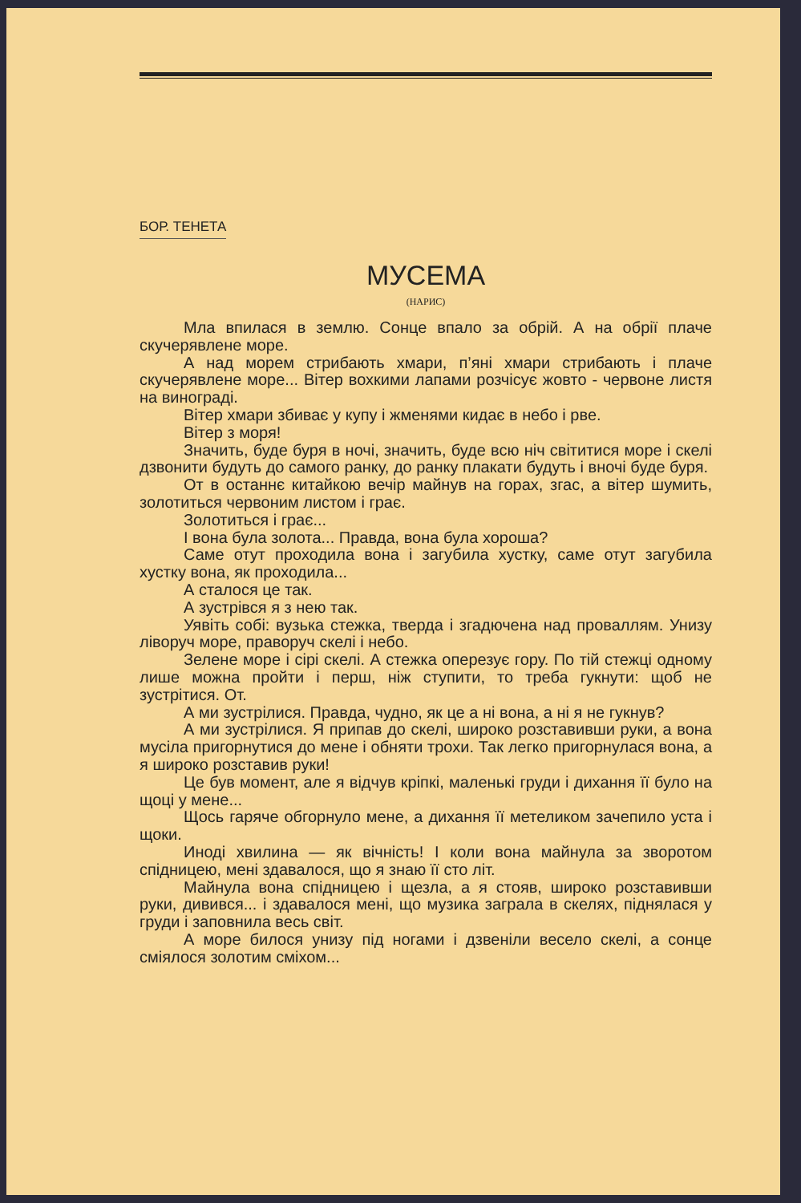БОР. ТЕНЕТА
МУСЕМА
(НАРИС)
Мла впилася в землю. Сонце впало за обрій. А на обрії плаче скучерявлене море.
А над морем стрибають хмари, п’яні хмари стрибають і плаче скучерявлене море... Вітер вохкими лапами розчісує жовто - червоне листя на винограді.
Вітер хмари збиває у купу і жменями кидає в небо і рве.
Вітер з моря!
Значить, буде буря в ночі, значить, буде всю ніч світитися море і скелі дзвонити будуть до самого ранку, до ранку плакати будуть і вночі буде буря.
От в останнє китайкою вечір майнув на горах, згас, а вітер шумить, золотиться червоним листом і грає.
Золотиться і грає...
І вона була золота... Правда, вона була хороша?
Саме отут проходила вона і загубила хустку, саме отут загубила хустку вона, як проходила...
А сталося це так.
А зустрівся я з нею так.
Уявіть собі: вузька стежка, тверда і згадючена над проваллям. Унизу ліворуч море, праворуч скелі і небо.
Зелене море і сірі скелі. А стежка оперезує гору. По тій стежці одному лише можна пройти і перш, ніж ступити, то треба гукнути: щоб не зустрітися. От.
А ми зустрілися. Правда, чудно, як це а ні вона, а ні я не гукнув?
А ми зустрілися. Я припав до скелі, широко розставивши руки, а вона мусіла пригорнутися до мене і обняти трохи. Так легко пригорнулася вона, а я широко розставив руки!
Це був момент, але я відчув кріпкі, маленькі груди і дихання її було на щоці у мене...
Щось гаряче обгорнуло мене, а дихання її метеликом зачепило уста і щоки.
Иноді хвилина — як вічність! І коли вона майнула за зворотом спідницею, мені здавалося, що я знаю її сто літ.
Майнула вона спідницею і щезла, а я стояв, широко розставивши руки, дивився... і здавалося мені, що музика заграла в скелях, піднялася у груди і заповнила весь світ.
А море билося унизу під ногами і дзвеніли весело скелі, а сонце сміялося золотим сміхом...